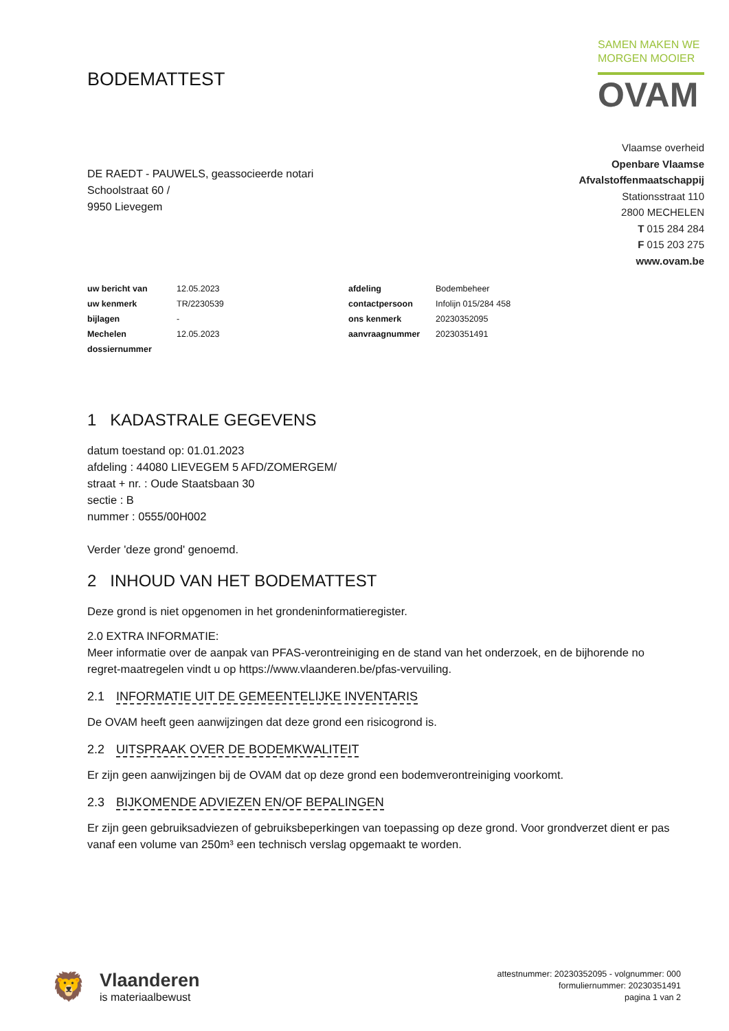BODEMATTEST
SAMEN MAKEN WE
MORGEN MOOIER
OVAM
DE RAEDT - PAUWELS, geassocieerde notari
Schoolstraat 60 /
9950 Lievegem
Vlaamse overheid
Openbare Vlaamse
Afvalstoffenmaatschappij
Stationsstraat 110
2800 MECHELEN
T 015 284 284
F 015 203 275
www.ovam.be
| uw bericht van | 12.05.2023 | afdeling | Bodembeheer |
| uw kenmerk | TR/2230539 | contactpersoon | Infolijn 015/284 458 |
| bijlagen | - | ons kenmerk | 20230352095 |
| Mechelen | 12.05.2023 | aanvraagnummer | 20230351491 |
| dossiernummer | | | |
1 KADASTRALE GEGEVENS
datum toestand op: 01.01.2023
afdeling : 44080 LIEVEGEM 5 AFD/ZOMERGEM/
straat + nr. : Oude Staatsbaan 30
sectie : B
nummer : 0555/00H002
Verder 'deze grond' genoemd.
2 INHOUD VAN HET BODEMATTEST
Deze grond is niet opgenomen in het grondeninformatieregister.
2.0 EXTRA INFORMATIE:
Meer informatie over de aanpak van PFAS-verontreiniging en de stand van het onderzoek, en de bijhorende no regret-maatregelen vindt u op https://www.vlaanderen.be/pfas-vervuiling.
2.1 INFORMATIE UIT DE GEMEENTELIJKE INVENTARIS
De OVAM heeft geen aanwijzingen dat deze grond een risicogrond is.
2.2 UITSPRAAK OVER DE BODEMKWALITEIT
Er zijn geen aanwijzingen bij de OVAM dat op deze grond een bodemverontreiniging voorkomt.
2.3 BIJKOMENDE ADVIEZEN EN/OF BEPALINGEN
Er zijn geen gebruiksadviezen of gebruiksbeperkingen van toepassing op deze grond. Voor grondverzet dient er pas vanaf een volume van 250m³ een technisch verslag opgemaakt te worden.
🦁
Vlaanderen
is materiaalbewust
attestnummer: 20230352095 - volgnummer: 000
formuliernummer: 20230351491
pagina 1 van 2